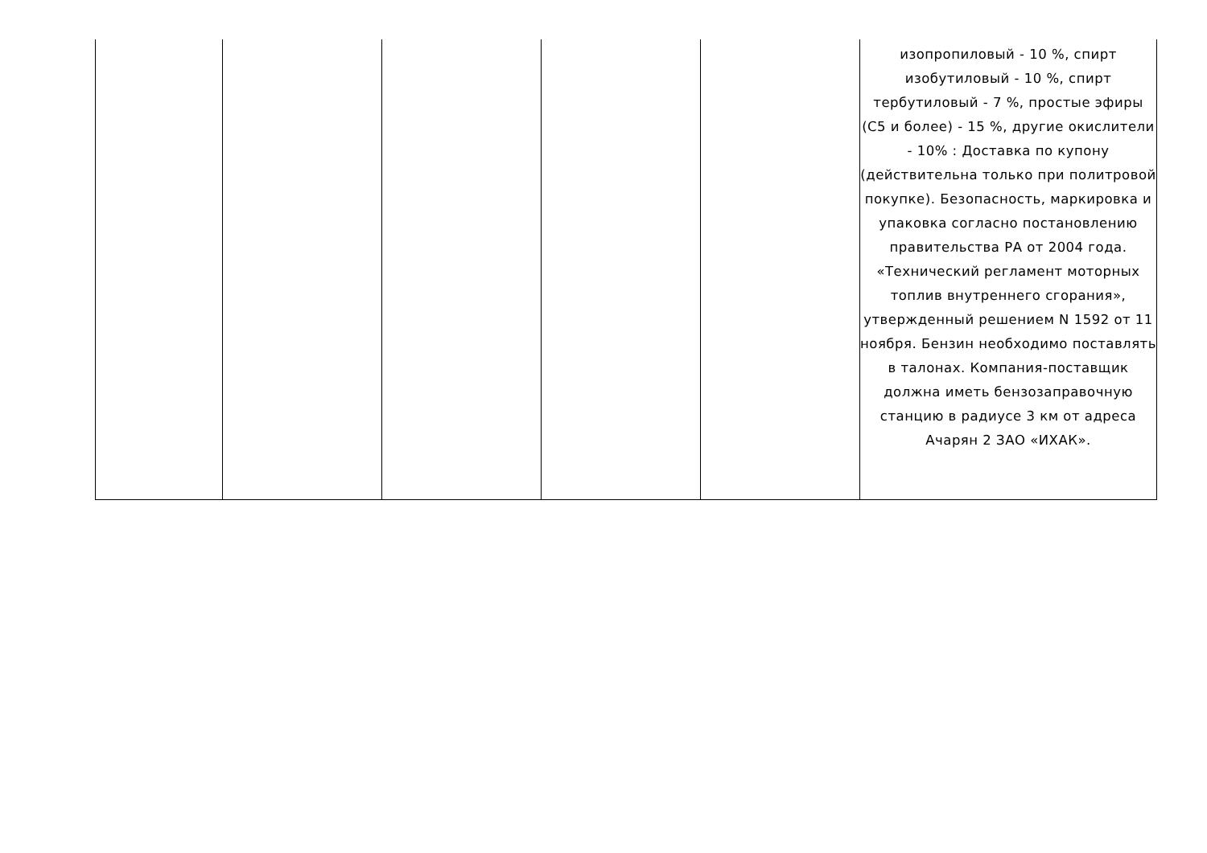| | | | | | изопропиловый - 10 %, спирт изобутиловый - 10 %, спирт тербутиловый - 7 %, простые эфиры (С5 и более) - 15 %, другие окислители - 10% : Доставка по купону (действительна только при политровой покупке). Безопасность, маркировка и упаковка согласно постановлению правительства РА от 2004 года. «Технический регламент моторных топлив внутреннего сгорания», утвержденный решением N 1592 от 11 ноября. Бензин необходимо поставлять в талонах. Компания-поставщик должна иметь бензозаправочную станцию в радиусе 3 км от адреса Ачарян 2 ЗАО «ИХАК». |